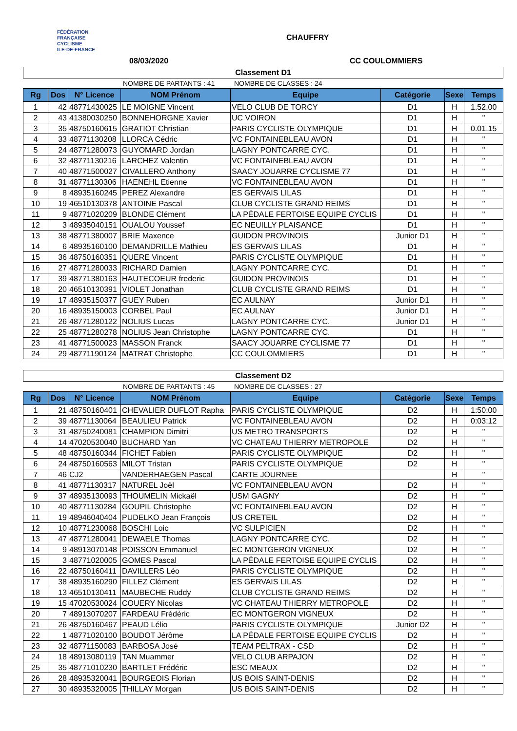FÉDÉRATION
FRANÇAISE
CYCLISME
ILE-DE-FRANCE
CHAUFFRY
08/03/2020 CC COULOMMIERS
Classement D1
NOMBRE DE PARTANTS : 41 NOMBRE DE CLASSES : 24
| Rg | Dos | N° Licence | NOM Prénom | Equipe | Catégorie | Sexe | Temps |
| --- | --- | --- | --- | --- | --- | --- | --- |
| 1 | 42 | 48771430025 | LE MOIGNE Vincent | VELO CLUB DE TORCY | D1 | H | 1.52.00 |
| 2 | 43 | 41380030250 | BONNEHORGNE Xavier | UC VOIRON | D1 | H | " |
| 3 | 35 | 48750160615 | GRATIOT Christian | PARIS CYCLISTE OLYMPIQUE | D1 | H | 0.01.15 |
| 4 | 33 | 48771130208 | LLORCA Cédric | VC FONTAINEBLEAU AVON | D1 | H | " |
| 5 | 24 | 48771280073 | GUYOMARD Jordan | LAGNY PONTCARRE CYC. | D1 | H | " |
| 6 | 32 | 48771130216 | LARCHEZ Valentin | VC FONTAINEBLEAU AVON | D1 | H | " |
| 7 | 40 | 48771500027 | CIVALLERO Anthony | SAACY JOUARRE CYCLISME 77 | D1 | H | " |
| 8 | 31 | 48771130306 | HAENEHL Etienne | VC FONTAINEBLEAU AVON | D1 | H | " |
| 9 | 8 | 48935160245 | PEREZ Alexandre | ES GERVAIS LILAS | D1 | H | " |
| 10 | 19 | 46510130378 | ANTOINE Pascal | CLUB CYCLISTE GRAND REIMS | D1 | H | " |
| 11 | 9 | 48771020209 | BLONDE Clément | LA PÉDALE FERTOISE EQUIPE CYCLIS | D1 | H | " |
| 12 | 3 | 48935040151 | OUALOU Youssef | EC NEUILLY PLAISANCE | D1 | H | " |
| 13 | 38 | 48771380007 | BRIE Maxence | GUIDON PROVINOIS | Junior D1 | H | " |
| 14 | 6 | 48935160100 | DEMANDRILLE Mathieu | ES GERVAIS LILAS | D1 | H | " |
| 15 | 36 | 48750160351 | QUERE Vincent | PARIS CYCLISTE OLYMPIQUE | D1 | H | " |
| 16 | 27 | 48771280033 | RICHARD Damien | LAGNY PONTCARRE CYC. | D1 | H | " |
| 17 | 39 | 48771380163 | HAUTECOEUR frederic | GUIDON PROVINOIS | D1 | H | " |
| 18 | 20 | 46510130391 | VIOLET Jonathan | CLUB CYCLISTE GRAND REIMS | D1 | H | " |
| 19 | 17 | 48935150377 | GUEY Ruben | EC AULNAY | Junior D1 | H | " |
| 20 | 16 | 48935150003 | CORBEL Paul | EC AULNAY | Junior D1 | H | " |
| 21 | 26 | 48771280122 | NOLIUS Lucas | LAGNY PONTCARRE CYC. | Junior D1 | H | " |
| 22 | 25 | 48771280278 | NOLIUS Jean Christophe | LAGNY PONTCARRE CYC. | D1 | H | " |
| 23 | 41 | 48771500023 | MASSON Franck | SAACY JOUARRE CYCLISME 77 | D1 | H | " |
| 24 | 29 | 48771190124 | MATRAT Christophe | CC COULOMMIERS | D1 | H | " |
Classement D2
NOMBRE DE PARTANTS : 45 NOMBRE DE CLASSES : 27
| Rg | Dos | N° Licence | NOM Prénom | Equipe | Catégorie | Sexe | Temps |
| --- | --- | --- | --- | --- | --- | --- | --- |
| 1 | 21 | 48750160401 | CHEVALIER DUFLOT Rapha | PARIS CYCLISTE OLYMPIQUE | D2 | H | 1:50:00 |
| 2 | 39 | 48771130064 | BEAULIEU Patrick | VC FONTAINEBLEAU AVON | D2 | H | 0:03:12 |
| 3 | 31 | 48750240081 | CHAMPION Dimitri | US METRO TRANSPORTS | D2 | H | " |
| 4 | 14 | 47020530040 | BUCHARD Yan | VC CHATEAU THIERRY METROPOLE | D2 | H | " |
| 5 | 48 | 48750160344 | FICHET Fabien | PARIS CYCLISTE OLYMPIQUE | D2 | H | " |
| 6 | 24 | 48750160563 | MILOT Tristan | PARIS CYCLISTE OLYMPIQUE | D2 | H | " |
| 7 | 46 | CJ2 | VANDERHAEGEN Pascal | CARTE JOURNEE | | H | " |
| 8 | 41 | 48771130317 | NATUREL Joël | VC FONTAINEBLEAU AVON | D2 | H | " |
| 9 | 37 | 48935130093 | THOUMELIN Mickaël | USM GAGNY | D2 | H | " |
| 10 | 40 | 48771130284 | GOUPIL Christophe | VC FONTAINEBLEAU AVON | D2 | H | " |
| 11 | 19 | 48946040404 | PUDELKO Jean François | US CRETEIL | D2 | H | " |
| 12 | 10 | 48771230068 | BOSCHI Loic | VC SULPICIEN | D2 | H | " |
| 13 | 47 | 48771280041 | DEWAELE Thomas | LAGNY PONTCARRE CYC. | D2 | H | " |
| 14 | 9 | 48913070148 | POISSON Emmanuel | EC MONTGERON VIGNEUX | D2 | H | " |
| 15 | 3 | 48771020005 | GOMES Pascal | LA PÉDALE FERTOISE EQUIPE CYCLIS | D2 | H | " |
| 16 | 22 | 48750160411 | DAVILLERS Léo | PARIS CYCLISTE OLYMPIQUE | D2 | H | " |
| 17 | 38 | 48935160290 | FILLEZ Clément | ES GERVAIS LILAS | D2 | H | " |
| 18 | 13 | 46510130411 | MAUBECHE Ruddy | CLUB CYCLISTE GRAND REIMS | D2 | H | " |
| 19 | 15 | 47020530024 | COUERY Nicolas | VC CHATEAU THIERRY METROPOLE | D2 | H | " |
| 20 | 7 | 48913070207 | FARDEAU Frédéric | EC MONTGERON VIGNEUX | D2 | H | " |
| 21 | 26 | 48750160467 | PEAUD Lélio | PARIS CYCLISTE OLYMPIQUE | Junior D2 | H | " |
| 22 | 1 | 48771020100 | BOUDOT Jérôme | LA PÉDALE FERTOISE EQUIPE CYCLIS | D2 | H | " |
| 23 | 32 | 48771150083 | BARBOSA José | TEAM PELTRAX - CSD | D2 | H | " |
| 24 | 18 | 48913080119 | TAN Muammer | VELO CLUB ARPAJON | D2 | H | " |
| 25 | 35 | 48771010230 | BARTLET Frédéric | ESC MEAUX | D2 | H | " |
| 26 | 28 | 48935320041 | BOURGEOIS Florian | US BOIS SAINT-DENIS | D2 | H | " |
| 27 | 30 | 48935320005 | THILLAY Morgan | US BOIS SAINT-DENIS | D2 | H | " |